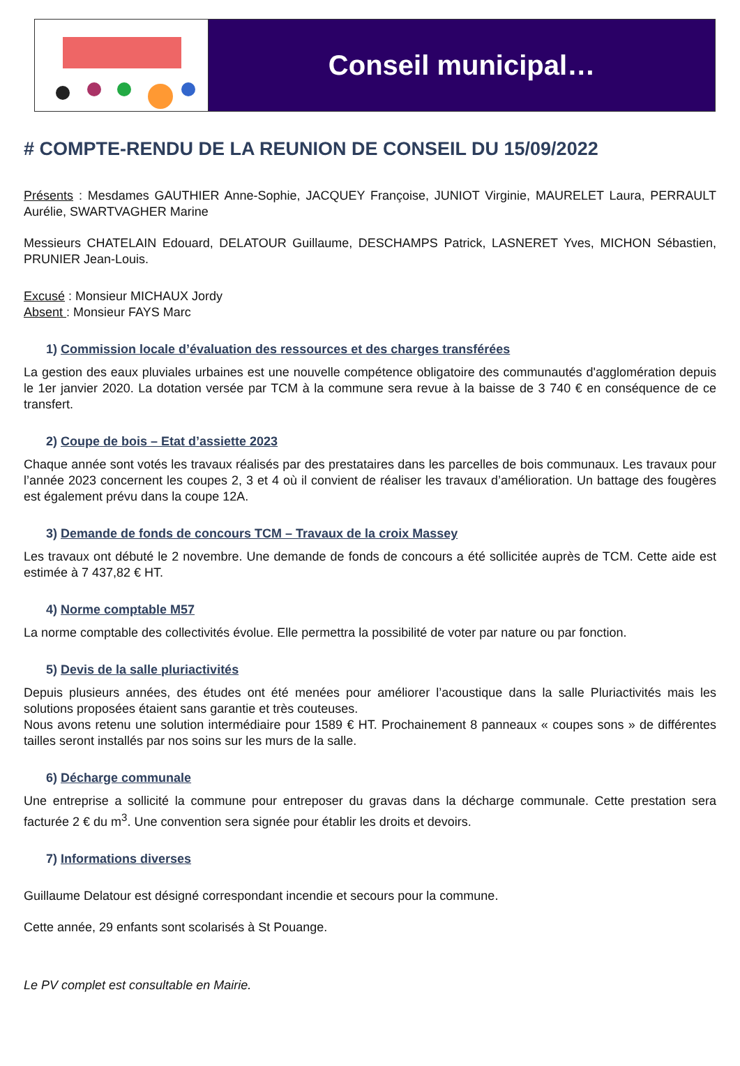Conseil municipal…
# COMPTE-RENDU DE LA REUNION DE CONSEIL DU 15/09/2022
Présents : Mesdames GAUTHIER Anne-Sophie, JACQUEY Françoise, JUNIOT Virginie, MAURELET Laura, PERRAULT Aurélie, SWARTVAGHER Marine
Messieurs CHATELAIN Edouard, DELATOUR Guillaume, DESCHAMPS Patrick, LASNERET Yves, MICHON Sébastien, PRUNIER Jean-Louis.
Excusé : Monsieur MICHAUX Jordy
Absent : Monsieur FAYS Marc
1) Commission locale d’évaluation des ressources et des charges transférées
La gestion des eaux pluviales urbaines est une nouvelle compétence obligatoire des communautés d'agglomération depuis le 1er janvier 2020. La dotation versée par TCM à la commune sera revue à la baisse de 3 740 € en conséquence de ce transfert.
2) Coupe de bois – Etat d’assiette 2023
Chaque année sont votés les travaux réalisés par des prestataires dans les parcelles de bois communaux. Les travaux pour l’année 2023 concernent les coupes 2, 3 et 4 où il convient de réaliser les travaux d’amélioration. Un battage des fougères est également prévu dans la coupe 12A.
3) Demande de fonds de concours TCM – Travaux de la croix Massey
Les travaux ont débuté le 2 novembre. Une demande de fonds de concours a été sollicitée auprès de TCM. Cette aide est estimée à 7 437,82 € HT.
4) Norme comptable M57
La norme comptable des collectivités évolue. Elle permettra la possibilité de voter par nature ou par fonction.
5) Devis de la salle pluriactivités
Depuis plusieurs années, des études ont été menées pour améliorer l’acoustique dans la salle Pluriactivités mais les solutions proposées étaient sans garantie et très couteuses.
Nous avons retenu une solution intermédiaire pour 1589 € HT. Prochainement 8 panneaux « coupes sons » de différentes tailles seront installés par nos soins sur les murs de la salle.
6) Décharge communale
Une entreprise a sollicité la commune pour entreposer du gravas dans la décharge communale. Cette prestation sera facturée 2 € du m<sup>3</sup>. Une convention sera signée pour établir les droits et devoirs.
7) Informations diverses
Guillaume Delatour est désigné correspondant incendie et secours pour la commune.
Cette année, 29 enfants sont scolarisés à St Pouange.
Le PV complet est consultable en Mairie.